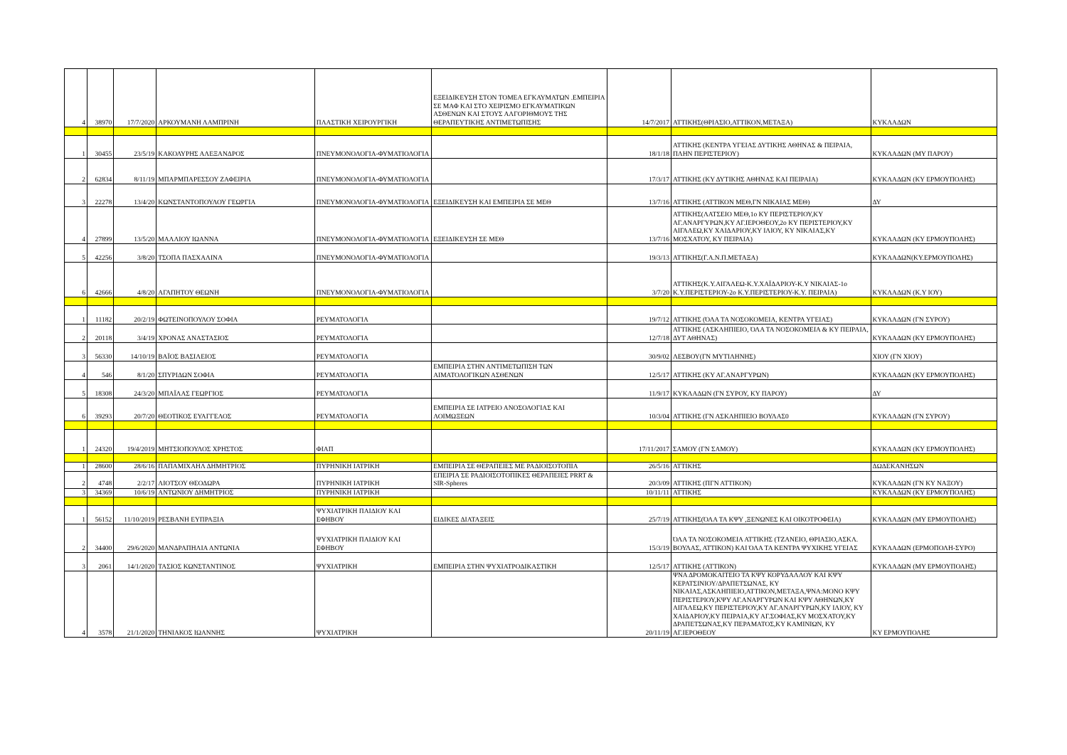| 4 | 38970 | 17/7/2020 | ΑΡΚΟΥΜΑΝΗ ΛΑΜΠΡΙΝΗ | ΠΛΑΣΤΙΚΗ ΧΕΙΡΟΥΡΓΙΚΗ | ΕΞΕΙΔΙΚΕΥΣΗ ΣΤΟΝ ΤΟΜΕΑ ΕΓΚΑΥΜΑΤΩΝ .ΕΜΠΕΙΡΙΑ ΣΕ ΜΑΦ ΚΑΙ ΣΤΟ ΧΕΙΡΙΣΜΟ ΕΓΚΑΥΜΑΤΙΚΩΝ ΑΣΘΕΝΩΝ ΚΑΙ ΣΤΟΥΣ ΑΛΓΟΡΙΘΜΟΥΣ ΤΗΣ ΘΕΡΑΠΕΥΤΙΚΗΣ ΑΝΤΙΜΕΤΩΠΙΣΗΣ | 14/7/2017 | ΑΤΤΙΚΗΣ(ΘΡΙΑΣΙΟ,ΑΤΤΙΚΟΝ,ΜΕΤΑΞΑ) | ΚΥΚΛΑΔΩΝ |
| 1 | 30455 | 23/5/19 | ΚΑΚΟΛΥΡΗΣ ΑΛΕΞΑΝΔΡΟΣ | ΠΝΕΥΜΟΝΟΛΟΓΙΑ-ΦΥΜΑΤΙΟΛΟΓΙΑ | | 18/1/18 | ΑΤΤΙΚΗΣ (ΚΕΝΤΡΑ ΥΓΕΙΑΣ ΔΥΤΙΚΗΣ ΑΘΗΝΑΣ & ΠΕΙΡΑΙΑ, ΠΛΗΝ ΠΕΡΙΣΤΕΡΙΟΥ) | ΚΥΚΛΑΔΩΝ (ΜΥ ΠΑΡΟΥ) |
| 2 | 62834 | 8/11/19 | ΜΠΑΡΜΠΑΡΕΣΣΟΥ ΖΑΦΕΙΡΙΑ | ΠΝΕΥΜΟΝΟΛΟΓΙΑ-ΦΥΜΑΤΙΟΛΟΓΙΑ | | 17/3/17 | ΑΤΤΙΚΗΣ (ΚΥ ΔΥΤΙΚΗΣ ΑΘΗΝΑΣ ΚΑΙ ΠΕΙΡΑΙΑ) | ΚΥΚΛΑΔΩΝ (ΚΥ ΕΡΜΟΥΠΟΛΗΣ) |
| 3 | 22278 | 13/4/20 | ΚΩΝΣΤΑΝΤΟΠΟΥΛΟΥ ΓΕΩΡΓΙΑ | ΠΝΕΥΜΟΝΟΛΟΓΙΑ-ΦΥΜΑΤΙΟΛΟΓΙΑ | ΕΞΕΙΔΙΚΕΥΣΗ ΚΑΙ ΕΜΠΕΙΡΙΑ ΣΕ ΜΕΘ | 13/7/16 | ΑΤΤΙΚΗΣ (ΑΤΤΙΚΟΝ ΜΕΘ,ΓΝ ΝΙΚΑΙΑΣ ΜΕΘ) | ΔΥ |
| 4 | 27899 | 13/5/20 | ΜΑΛΛΙΟΥ ΙΩΑΝΝΑ | ΠΝΕΥΜΟΝΟΛΟΓΙΑ-ΦΥΜΑΤΙΟΛΟΓΙΑ | ΕΞΕΙΔΙΚΕΥΣΗ ΣΕ ΜΕΘ | 13/7/16 | ΑΤΤΙΚΗΣ(ΛΑΤΣΕΙΟ ΜΕΘ,1ο ΚΥ ΠΕΡΙΣΤΕΡΙΟΥ,ΚΥ ΑΓ.ΑΝΑΡΓΥΡΩΝ,ΚΥ ΑΓ.ΙΕΡΟΘΕΟΥ,2ο ΚΥ ΠΕΡΙΣΤΕΡΙΟΥ,ΚΥ ΑΙΓΑΛΕΩ,ΚΥ ΧΑΙΔΑΡΙΟΥ,ΚΥ ΙΛΙΟΥ, ΚΥ ΝΙΚΑΙΑΣ,ΚΥ ΜΟΣΧΑΤΟΥ, ΚΥ ΠΕΙΡΑΙΑ) | ΚΥΚΛΑΔΩΝ (ΚΥ ΕΡΜΟΥΠΟΛΗΣ) |
| 5 | 42256 | 3/8/20 | ΤΣΟΠΑ ΠΑΣΧΑΛΙΝΑ | ΠΝΕΥΜΟΝΟΛΟΓΙΑ-ΦΥΜΑΤΙΟΛΟΓΙΑ | | 19/3/13 | ΑΤΤΙΚΗΣ(Γ.Α.Ν.Π.ΜΕΤΑΞΑ) | ΚΥΚΛΑΔΩΝ(ΚΥ.ΕΡΜΟΥΠΟΛΗΣ) |
| 6 | 42666 | 4/8/20 | ΑΓΑΠΗΤΟΥ ΘΕΩΝΗ | ΠΝΕΥΜΟΝΟΛΟΓΙΑ-ΦΥΜΑΤΙΟΛΟΓΙΑ | | 3/7/20 | ΑΤΤΙΚΗΣ(Κ.Υ.ΑΙΓΑΛΕΩ-Κ.Υ.ΧΑΪΔΑΡΙΟΥ-Κ.Υ ΝΙΚΑΙΑΣ-1ο Κ.Υ.ΠΕΡΙΣΤΕΡΙΟΥ-2ο Κ.Υ.ΠΕΡΙΣΤΕΡΙΟΥ-Κ.Υ. ΠΕΙΡΑΙΑ) | ΚΥΚΛΑΔΩΝ (Κ.Υ ΙΟΥ) |
| 1 | 11182 | 20/2/19 | ΦΩΤΕΙΝΟΠΟΥΛΟΥ ΣΟΦΙΑ | ΡΕΥΜΑΤΟΛΟΓΙΑ | | 19/7/12 | ΑΤΤΙΚΗΣ (ΌΛΑ ΤΑ ΝΟΣΟΚΟΜΕΙΑ, ΚΕΝΤΡΑ ΥΓΕΙΑΣ) | ΚΥΚΛΑΔΩΝ (ΓΝ ΣΥΡΟΥ) |
| 2 | 20118 | 3/4/19 | ΧΡΟΝΑΣ ΑΝΑΣΤΑΣΙΟΣ | ΡΕΥΜΑΤΟΛΟΓΙΑ | | 12/7/18 | ΑΤΤΙΚΗΣ (ΑΣΚΛΗΠΙΕΙΟ, ΌΛΑ ΤΑ ΝΟΣΟΚΟΜΕΙΑ & ΚΥ ΠΕΙΡΑΙΑ, ΔΥΤ ΑΘΗΝΑΣ) | ΚΥΚΛΑΔΩΝ (ΚΥ ΕΡΜΟΥΠΟΛΗΣ) |
| 3 | 56330 | 14/10/19 | ΒΑΪΟΣ ΒΑΣΙΛΕΙΟΣ | ΡΕΥΜΑΤΟΛΟΓΙΑ | | 30/9/02 | ΛΕΣΒΟΥ(ΓΝ ΜΥΤΙΛΗΝΗΣ) | ΧΙΟΥ (ΓΝ ΧΙΟΥ) |
| 4 | 546 | 8/1/20 | ΣΠΥΡΙΔΩΝ ΣΟΦΙΑ | ΡΕΥΜΑΤΟΛΟΓΙΑ | ΕΜΠΕΙΡΙΑ ΣΤΗΝ ΑΝΤΙΜΕΤΩΠΙΣΗ ΤΩΝ ΑΙΜΑΤΟΛΟΓΙΚΩΝ ΑΣΘΕΝΩΝ | 12/5/17 | ΑΤΤΙΚΗΣ (ΚΥ ΑΓ.ΑΝΑΡΓΥΡΩΝ) | ΚΥΚΛΑΔΩΝ (ΚΥ ΕΡΜΟΥΠΟΛΗΣ) |
| 5 | 18308 | 24/3/20 | ΜΠΑΪΛΑΣ ΓΕΩΡΓΙΟΣ | ΡΕΥΜΑΤΟΛΟΓΙΑ | | 11/9/17 | ΚΥΚΛΑΔΩΝ (ΓΝ ΣΥΡΟΥ, ΚΥ ΠΑΡΟΥ) | ΔΥ |
| 6 | 39293 | 20/7/20 | ΘΕΟΤΙΚΟΣ ΕΥΑΓΓΕΛΟΣ | ΡΕΥΜΑΤΟΛΟΓΙΑ | ΕΜΠΕΙΡΙΑ ΣΕ ΙΑΤΡΕΙΟ ΑΝΟΣΟΛΟΓΙΑΣ ΚΑΙ ΛΟΙΜΩΞΕΩΝ | 10/3/04 | ΑΤΤΙΚΗΣ (ΓΝ ΑΣΚΛΗΠΙΕΙΟ ΒΟΥΛΑΣ0 | ΚΥΚΛΑΔΩΝ (ΓΝ ΣΥΡΟΥ) |
| 1 | 24320 | 19/4/2019 | ΜΗΤΣΙΟΠΟΥΛΟΣ ΧΡΗΣΤΟΣ | ΦΙΑΠ | | 17/11/2017 | ΣΑΜΟΥ (ΓΝ ΣΑΜΟΥ) | ΚΥΚΛΑΔΩΝ (ΚΥ ΕΡΜΟΥΠΟΛΗΣ) |
| 1 | 28600 | 28/6/16 | ΠΑΠΑΜΙΧΑΗΛ ΔΗΜΗΤΡΙΟΣ | ΠΥΡΗΝΙΚΗ ΙΑΤΡΙΚΗ | ΕΜΠΕΙΡΙΑ ΣΕ ΘΕΡΑΠΕΙΕΣ ΜΕ ΡΑΔΙΟΙΣΟΤΟΠΙΑ | 26/5/16 | ΑΤΤΙΚΗΣ | ΔΩΔΕΚΑΝΗΣΩΝ |
| 2 | 4748 | 2/2/17 | ΛΙΟΤΣΟΥ ΘΕΟΔΩΡΑ | ΠΥΡΗΝΙΚΗ ΙΑΤΡΙΚΗ | ΕΠΕΙΡΙΑ ΣΕ ΡΑΔΙΟΙΣΟΤΟΠΙΚΕΣ ΘΕΡΑΠΕΙΕΣ PRRT & SIR-Spheres | 20/3/09 | ΑΤΤΙΚΗΣ (ΠΓΝ ΑΤΤΙΚΟΝ) | ΚΥΚΛΑΔΩΝ (ΓΝ ΚΥ ΝΑΞΟΥ) |
| 3 | 34369 | 10/6/19 | ΑΝΤΩΝΙΟΥ ΔΗΜΗΤΡΙΟΣ | ΠΥΡΗΝΙΚΗ ΙΑΤΡΙΚΗ | | 10/11/11 | ΑΤΤΙΚΗΣ | ΚΥΚΛΑΔΩΝ (ΚΥ ΕΡΜΟΥΠΟΛΗΣ) |
| 1 | 56152 | 11/10/2019 | ΡΕΣΒΑΝΗ ΕΥΠΡΑΞΙΑ | ΨΥΧΙΑΤΡΙΚΗ ΠΑΙΔΙΟΥ ΚΑΙ ΕΦΗΒΟΥ | ΕΙΔΙΚΕΣ ΔΙΑΤΑΞΕΙΣ | 25/7/19 | ΑΤΤΙΚΗΣ(ΌΛΑ ΤΑ ΚΨΥ ,ΞΕΝΩΝΕΣ ΚΑΙ ΟΙΚΟΤΡΟΦΕΙΑ) | ΚΥΚΛΑΔΩΝ (ΜΥ ΕΡΜΟΥΠΟΛΗΣ) |
| 2 | 34400 | 29/6/2020 | ΜΑΝΔΡΑΠΗΛΙΑ ΑΝΤΩΝΙΑ | ΨΥΧΙΑΤΡΙΚΗ ΠΑΙΔΙΟΥ ΚΑΙ ΕΦΗΒΟΥ | | 15/3/19 | ΌΛΑ ΤΑ ΝΟΣΟΚΟΜΕΙΑ ΑΤΤΙΚΗΣ (ΤΖΑΝΕΙΟ, ΘΡΙΑΣΙΟ,ΑΣΚΛ. ΒΟΥΛΑΣ, ΑΤΤΙΚΟΝ) ΚΑΙ ΌΛΑ ΤΑ ΚΕΝΤΡΑ ΨΥΧΙΚΗΣ ΥΓΕΙΑΣ | ΚΥΚΛΑΔΩΝ (ΕΡΜΟΠΟΛΗ-ΣΥΡΟ) |
| 3 | 2061 | 14/1/2020 | ΤΑΣΙΟΣ ΚΩΝΣΤΑΝΤΙΝΟΣ | ΨΥΧΙΑΤΡΙΚΗ | ΕΜΠΕΙΡΙΑ ΣΤΗΝ ΨΥΧΙΑΤΡΟΔΙΚΑΣΤΙΚΗ | 12/5/17 | ΑΤΤΙΚΗΣ (ΑΤΤΙΚΟΝ) | ΚΥΚΛΑΔΩΝ (ΜΥ ΕΡΜΟΥΠΟΛΗΣ) |
| 4 | 3578 | 21/1/2020 | ΤΗΝΙΑΚΟΣ ΙΩΑΝΝΗΣ | ΨΥΧΙΑΤΡΙΚΗ | | 20/11/19 | ΨΝΑ ΔΡΟΜΟΚΑΙΤΕΙΟ ΤΑ ΚΨΥ ΚΟΡΥΔΑΛΛΟΥ ΚΑΙ ΚΨΥ ΚΕΡΑΤΣΙΝΙΟΥ/ΔΡΑΠΕΤΣΩΝΑΣ, ΚΥ ΝΙΚΑΙΑΣ,ΑΣΚΛΗΠΙΕΙΟ,ΑΤΤΙΚΟΝ,ΜΕΤΑΞΑ,ΨΝΑ:ΜΟΝΟ ΚΨΥ ΠΕΡΙΣΤΕΡΙΟΥ,ΚΨΥ ΑΓ.ΑΝΑΡΓΥΡΩΝ ΚΑΙ ΚΨΥ ΑΘΗΝΩΝ,ΚΥ ΑΙΓΑΛΕΩ,ΚΥ ΠΕΡΙΣΤΕΡΙΟΥ,ΚΥ ΑΓ.ΑΝΑΡΓΥΡΩΝ,ΚΥ ΙΛΙΟΥ, ΚΥ ΧΑΙΔΑΡΙΟΥ,ΚΥ ΠΕΙΡΑΙΑ,ΚΥ ΑΓ.ΣΟΦΙΑΣ,ΚΥ ΜΟΣΧΑΤΟΥ,ΚΥ ΔΡΑΠΕΤΣΩΝΑΣ,ΚΥ ΠΕΡΑΜΑΤΟΣ,ΚΥ ΚΑΜΙΝΙΩΝ, ΚΥ ΑΓ.ΙΕΡΟΘΕΟΥ | ΚΥ ΕΡΜΟΥΠΟΛΗΣ |